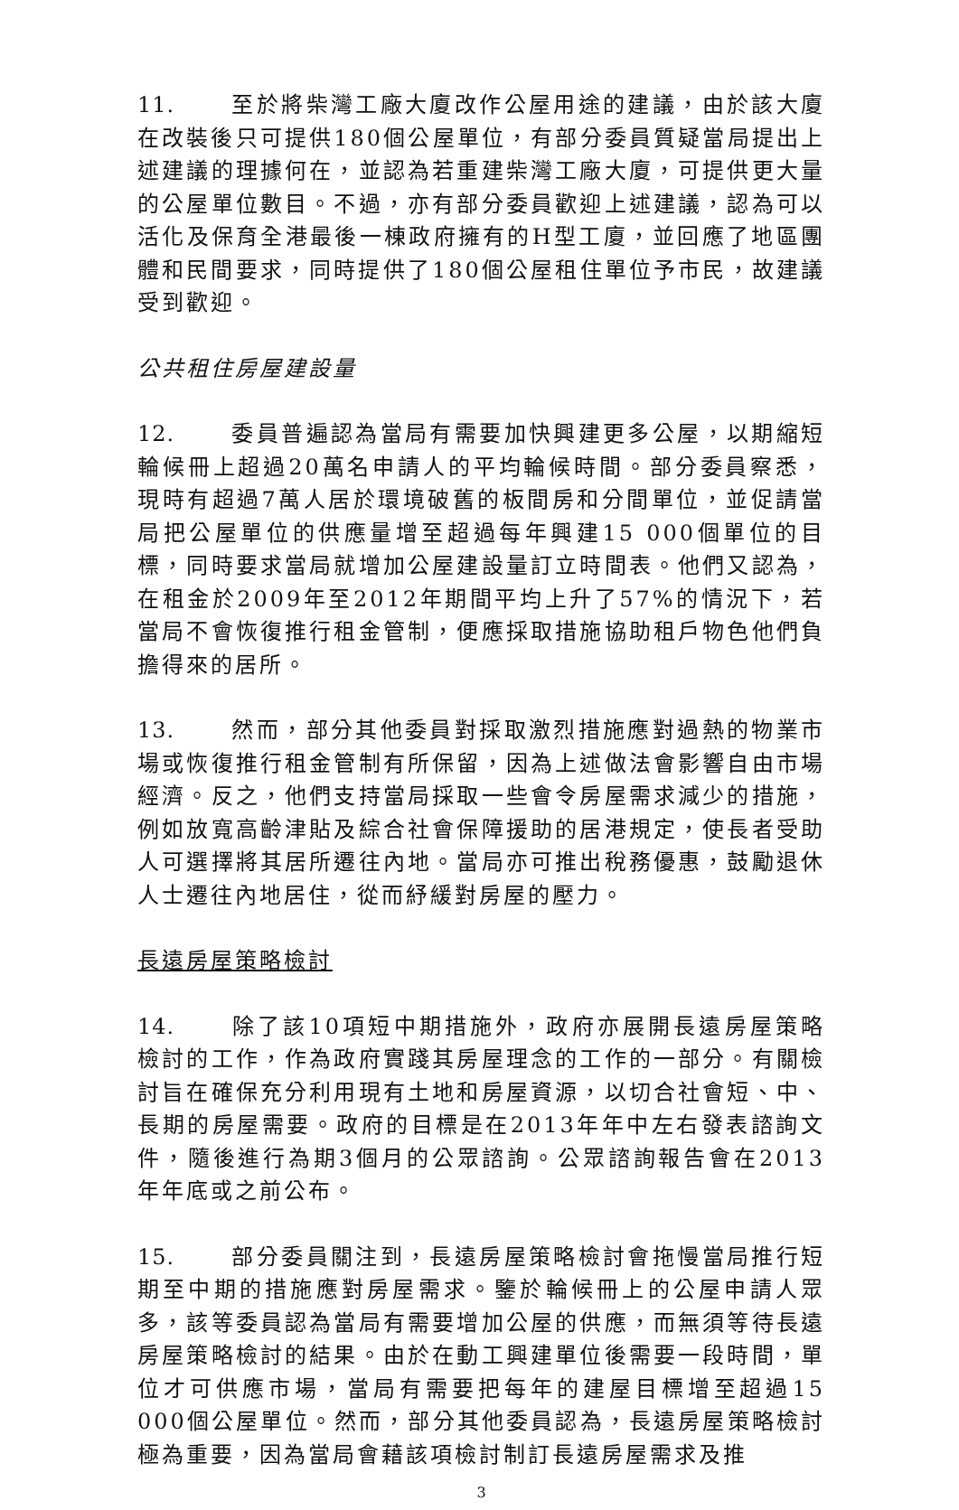11. 至於將柴灣工廠大廈改作公屋用途的建議，由於該大廈在改裝後只可提供180個公屋單位，有部分委員質疑當局提出上述建議的理據何在，並認為若重建柴灣工廠大廈，可提供更大量的公屋單位數目。不過，亦有部分委員歡迎上述建議，認為可以活化及保育全港最後一棟政府擁有的H型工廈，並回應了地區團體和民間要求，同時提供了180個公屋租住單位予市民，故建議受到歡迎。
公共租住房屋建設量
12. 委員普遍認為當局有需要加快興建更多公屋，以期縮短輪候冊上超過20萬名申請人的平均輪候時間。部分委員察悉，現時有超過7萬人居於環境破舊的板間房和分間單位，並促請當局把公屋單位的供應量增至超過每年興建15 000個單位的目標，同時要求當局就增加公屋建設量訂立時間表。他們又認為，在租金於2009年至2012年期間平均上升了57%的情況下，若當局不會恢復推行租金管制，便應採取措施協助租戶物色他們負擔得來的居所。
13. 然而，部分其他委員對採取激烈措施應對過熱的物業市場或恢復推行租金管制有所保留，因為上述做法會影響自由市場經濟。反之，他們支持當局採取一些會令房屋需求減少的措施，例如放寬高齡津貼及綜合社會保障援助的居港規定，使長者受助人可選擇將其居所遷往內地。當局亦可推出稅務優惠，鼓勵退休人士遷往內地居住，從而紓緩對房屋的壓力。
長遠房屋策略檢討
14. 除了該10項短中期措施外，政府亦展開長遠房屋策略檢討的工作，作為政府實踐其房屋理念的工作的一部分。有關檢討旨在確保充分利用現有土地和房屋資源，以切合社會短、中、長期的房屋需要。政府的目標是在2013年年中左右發表諮詢文件，隨後進行為期3個月的公眾諮詢。公眾諮詢報告會在2013年年底或之前公布。
15. 部分委員關注到，長遠房屋策略檢討會拖慢當局推行短期至中期的措施應對房屋需求。鑒於輪候冊上的公屋申請人眾多，該等委員認為當局有需要增加公屋的供應，而無須等待長遠房屋策略檢討的結果。由於在動工興建單位後需要一段時間，單位才可供應市場，當局有需要把每年的建屋目標增至超過15 000個公屋單位。然而，部分其他委員認為，長遠房屋策略檢討極為重要，因為當局會藉該項檢討制訂長遠房屋需求及推
3